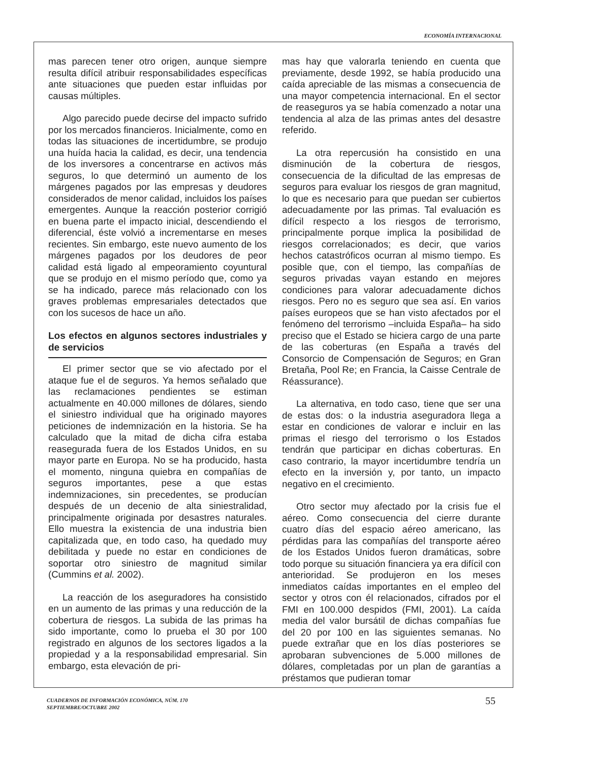ECONOMÍA INTERNACIONAL
mas parecen tener otro origen, aunque siempre resulta difícil atribuir responsabilidades específicas ante situaciones que pueden estar influidas por causas múltiples.
Algo parecido puede decirse del impacto sufrido por los mercados financieros. Inicialmente, como en todas las situaciones de incertidumbre, se produjo una huída hacia la calidad, es decir, una tendencia de los inversores a concentrarse en activos más seguros, lo que determinó un aumento de los márgenes pagados por las empresas y deudores considerados de menor calidad, incluidos los países emergentes. Aunque la reacción posterior corrigió en buena parte el impacto inicial, descendiendo el diferencial, éste volvió a incrementarse en meses recientes. Sin embargo, este nuevo aumento de los márgenes pagados por los deudores de peor calidad está ligado al empeoramiento coyuntural que se produjo en el mismo período que, como ya se ha indicado, parece más relacionado con los graves problemas empresariales detectados que con los sucesos de hace un año.
Los efectos en algunos sectores industriales y de servicios
El primer sector que se vio afectado por el ataque fue el de seguros. Ya hemos señalado que las reclamaciones pendientes se estiman actualmente en 40.000 millones de dólares, siendo el siniestro individual que ha originado mayores peticiones de indemnización en la historia. Se ha calculado que la mitad de dicha cifra estaba reasegurada fuera de los Estados Unidos, en su mayor parte en Europa. No se ha producido, hasta el momento, ninguna quiebra en compañías de seguros importantes, pese a que estas indemnizaciones, sin precedentes, se producían después de un decenio de alta siniestralidad, principalmente originada por desastres naturales. Ello muestra la existencia de una industria bien capitalizada que, en todo caso, ha quedado muy debilitada y puede no estar en condiciones de soportar otro siniestro de magnitud similar (Cummins et al. 2002).
La reacción de los aseguradores ha consistido en un aumento de las primas y una reducción de la cobertura de riesgos. La subida de las primas ha sido importante, como lo prueba el 30 por 100 registrado en algunos de los sectores ligados a la propiedad y a la responsabilidad empresarial. Sin embargo, esta elevación de pri-
mas hay que valorarla teniendo en cuenta que previamente, desde 1992, se había producido una caída apreciable de las mismas a consecuencia de una mayor competencia internacional. En el sector de reaseguros ya se había comenzado a notar una tendencia al alza de las primas antes del desastre referido.
La otra repercusión ha consistido en una disminución de la cobertura de riesgos, consecuencia de la dificultad de las empresas de seguros para evaluar los riesgos de gran magnitud, lo que es necesario para que puedan ser cubiertos adecuadamente por las primas. Tal evaluación es difícil respecto a los riesgos de terrorismo, principalmente porque implica la posibilidad de riesgos correlacionados; es decir, que varios hechos catastróficos ocurran al mismo tiempo. Es posible que, con el tiempo, las compañías de seguros privadas vayan estando en mejores condiciones para valorar adecuadamente dichos riesgos. Pero no es seguro que sea así. En varios países europeos que se han visto afectados por el fenómeno del terrorismo –incluida España– ha sido preciso que el Estado se hiciera cargo de una parte de las coberturas (en España a través del Consorcio de Compensación de Seguros; en Gran Bretaña, Pool Re; en Francia, la Caisse Centrale de Réassurance).
La alternativa, en todo caso, tiene que ser una de estas dos: o la industria aseguradora llega a estar en condiciones de valorar e incluir en las primas el riesgo del terrorismo o los Estados tendrán que participar en dichas coberturas. En caso contrario, la mayor incertidumbre tendría un efecto en la inversión y, por tanto, un impacto negativo en el crecimiento.
Otro sector muy afectado por la crisis fue el aéreo. Como consecuencia del cierre durante cuatro días del espacio aéreo americano, las pérdidas para las compañías del transporte aéreo de los Estados Unidos fueron dramáticas, sobre todo porque su situación financiera ya era difícil con anterioridad. Se produjeron en los meses inmediatos caídas importantes en el empleo del sector y otros con él relacionados, cifrados por el FMI en 100.000 despidos (FMI, 2001). La caída media del valor bursátil de dichas compañías fue del 20 por 100 en las siguientes semanas. No puede extrañar que en los días posteriores se aprobaran subvenciones de 5.000 millones de dólares, completadas por un plan de garantías a préstamos que pudieran tomar
CUADERNOS DE INFORMACIÓN ECONÓMICA, NÚM. 170
SEPTIEMBRE/OCTUBRE 2002
55